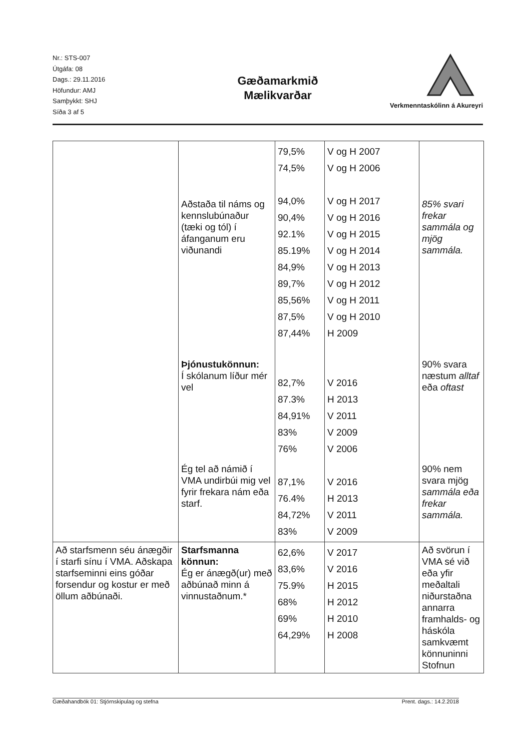Nr.: STS-007
Útgáfa: 08
Dags.: 29.11.2016
Höfundur: AMJ
Samþykkt: SHJ
Síða 3 af 5
Gæðamarkmið
Mælikvarðar
Verkmenntaskólinn á Akureyri
| | Aðstaða til náms og kennslubúnaður (tæki og tól) í áfanganum eru viðunandi Þjónustukönnun: Í skólanum líður mér vel Ég tel að námið í VMA undirbúi mig vel fyrir frekara nám eða starf. | 79,5% 74,5% 94,0% 90,4% 92.1% 85.19% 84,9% 89,7% 85,56% 87,5% 87,44% 82,7% 87.3% 84,91% 83% 76% 87,1% 76.4% 84,72% 83% | V og H 2007 V og H 2006 V og H 2017 V og H 2016 V og H 2015 V og H 2014 V og H 2013 V og H 2012 V og H 2011 V og H 2010 H 2009 V 2016 H 2013 V 2011 V 2009 V 2006 V 2016 H 2013 V 2011 V 2009 | 85% svari frekar sammála og mjög sammála. 90% svara næstum alltaf eða oftast 90% nem svara mjög sammála eða frekar sammála. |
| Að starfsmenn séu ánægðir í starfi sínu í VMA. Aðskapa starfseminni eins góðar forsendur og kostur er með öllum aðbúnaði. | Starfsmanna könnun: Ég er ánægð(ur) með aðbúnað minn á vinnustaðnum.* | 62,6% 83,6% 75.9% 68% 69% 64,29% | V 2017 V 2016 H 2015 H 2012 H 2010 H 2008 | Að svörun í VMA sé við eða yfir meðaltali niðurstaðna annarra framhalds- og háskóla samkvæmt könnuninni Stofnun |
Gæðahandbók 01: Stjórnskipulag og stefna Prent. dags.: 14.2.2018